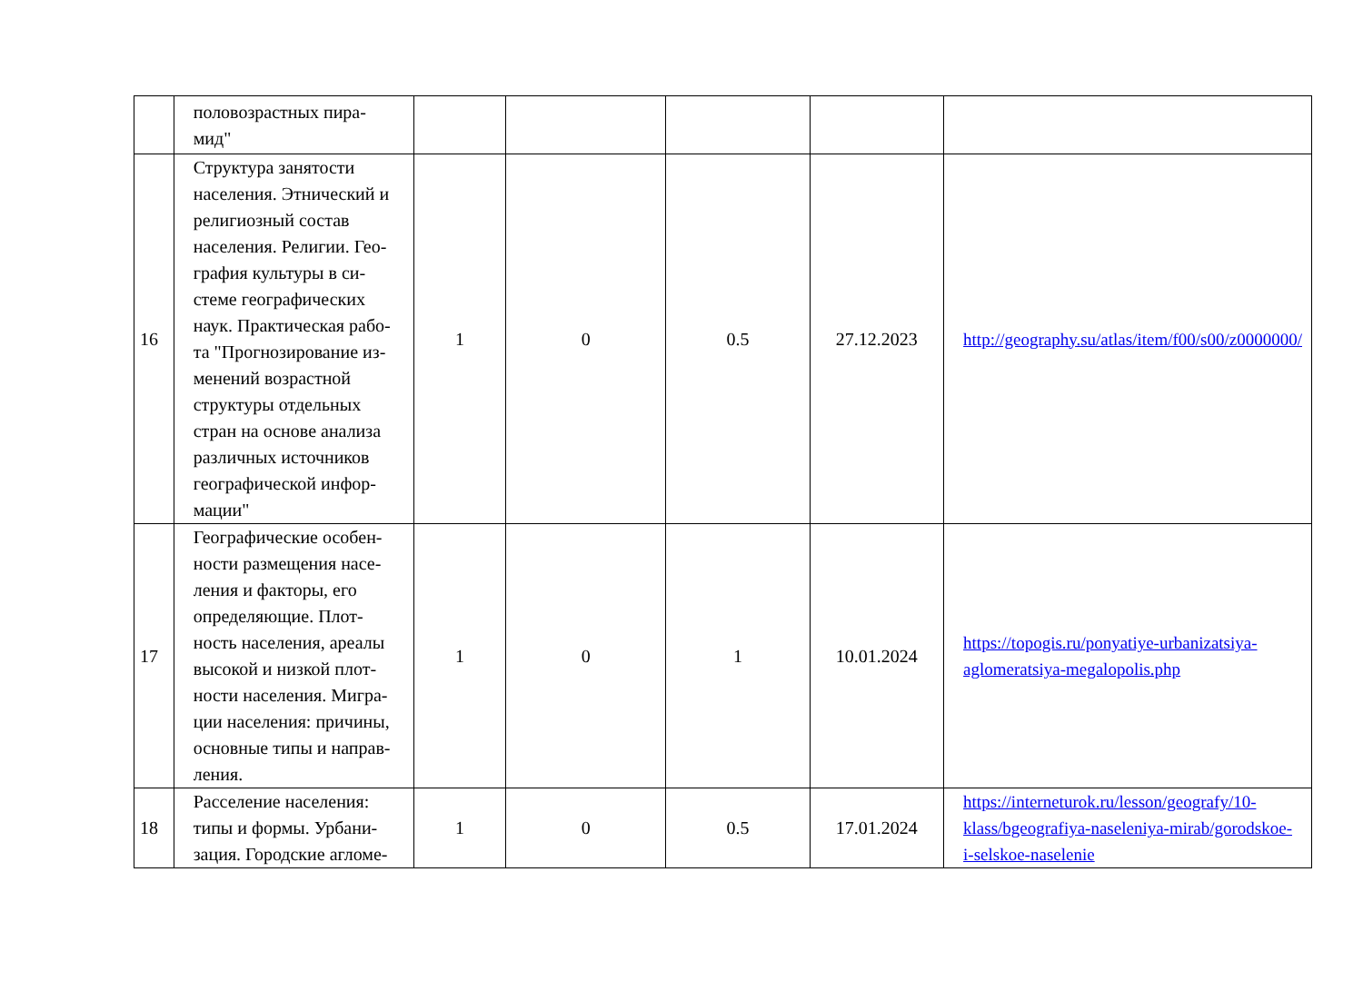| | половозрастных пира- мид" | | | | | |
| 16 | Структура занятости населения. Этнический и религиозный состав населения. Религии. Гео-графия культуры в си-стеме географических наук. Практическая рабо-та "Прогнозирование из-менений возрастной структуры отдельных стран на основе анализа различных источников географической инфор-мации" | 1 | 0 | 0.5 | 27.12.2023 | http://geography.su/atlas/item/f00/s00/z0000000/ |
| 17 | Географические особен-ности размещения насе-ления и факторы, его определяющие. Плот-ность населения, ареалы высокой и низкой плот-ности населения. Мигра-ции населения: причины, основные типы и направ-ления. | 1 | 0 | 1 | 10.01.2024 | https://topogis.ru/ponyatiye-urbanizatsiya-aglomeratsiya-megalopolis.php |
| 18 | Расселение населения: типы и формы. Урбани-зация. Городские агломе- | 1 | 0 | 0.5 | 17.01.2024 | https://interneturok.ru/lesson/geografy/10-klass/bgeografiya-naseleniya-mirab/gorodskoe-i-selskoe-naselenie |